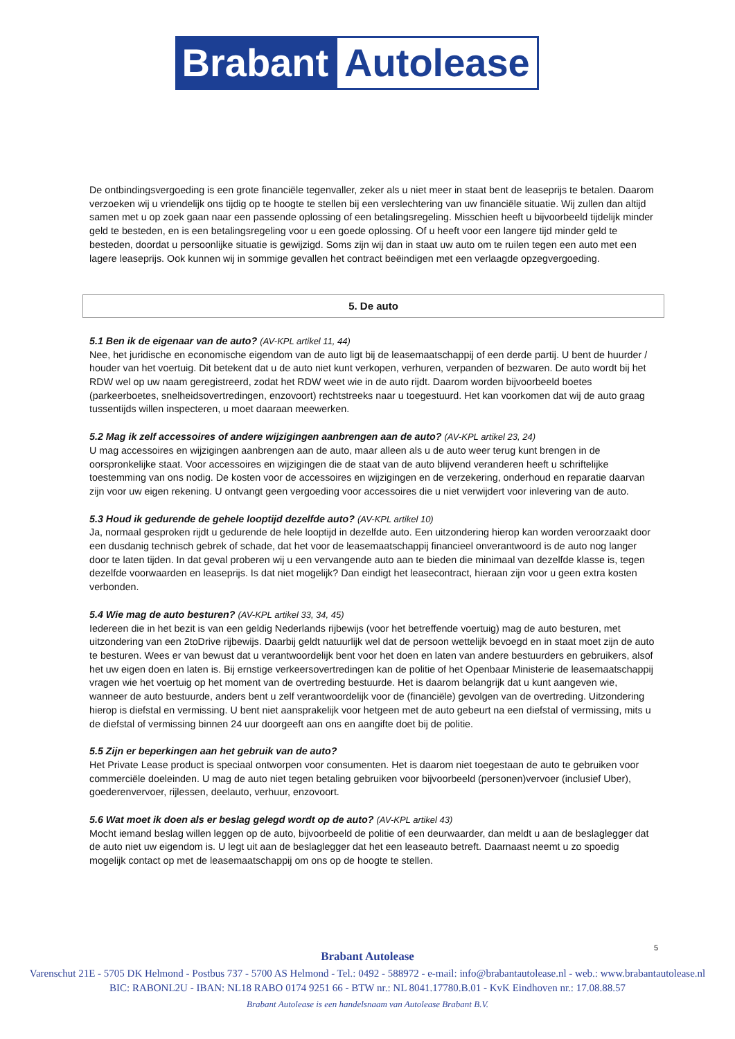Brabant Autolease
De ontbindingsvergoeding is een grote financiële tegenvaller, zeker als u niet meer in staat bent de leaseprijs te betalen. Daarom verzoeken wij u vriendelijk ons tijdig op te hoogte te stellen bij een verslechtering van uw financiële situatie. Wij zullen dan altijd samen met u op zoek gaan naar een passende oplossing of een betalingsregeling. Misschien heeft u bijvoorbeeld tijdelijk minder geld te besteden, en is een betalingsregeling voor u een goede oplossing. Of u heeft voor een langere tijd minder geld te besteden, doordat u persoonlijke situatie is gewijzigd. Soms zijn wij dan in staat uw auto om te ruilen tegen een auto met een lagere leaseprijs. Ook kunnen wij in sommige gevallen het contract beëindigen met een verlaagde opzegvergoeding.
5. De auto
5.1 Ben ik de eigenaar van de auto? (AV-KPL artikel 11, 44)
Nee, het juridische en economische eigendom van de auto ligt bij de leasemaatschappij of een derde partij. U bent de huurder / houder van het voertuig. Dit betekent dat u de auto niet kunt verkopen, verhuren, verpanden of bezwaren. De auto wordt bij het RDW wel op uw naam geregistreerd, zodat het RDW weet wie in de auto rijdt. Daarom worden bijvoorbeeld boetes (parkeerboetes, snelheidsovertredingen, enzovoort) rechtstreeks naar u toegestuurd. Het kan voorkomen dat wij de auto graag tussentijds willen inspecteren, u moet daaraan meewerken.
5.2 Mag ik zelf accessoires of andere wijzigingen aanbrengen aan de auto? (AV-KPL artikel 23, 24)
U mag accessoires en wijzigingen aanbrengen aan de auto, maar alleen als u de auto weer terug kunt brengen in de oorspronkelijke staat. Voor accessoires en wijzigingen die de staat van de auto blijvend veranderen heeft u schriftelijke toestemming van ons nodig. De kosten voor de accessoires en wijzigingen en de verzekering, onderhoud en reparatie daarvan zijn voor uw eigen rekening. U ontvangt geen vergoeding voor accessoires die u niet verwijdert voor inlevering van de auto.
5.3 Houd ik gedurende de gehele looptijd dezelfde auto? (AV-KPL artikel 10)
Ja, normaal gesproken rijdt u gedurende de hele looptijd in dezelfde auto. Een uitzondering hierop kan worden veroorzaakt door een dusdanig technisch gebrek of schade, dat het voor de leasemaatschappij financieel onverantwoord is de auto nog langer door te laten tijden. In dat geval proberen wij u een vervangende auto aan te bieden die minimaal van dezelfde klasse is, tegen dezelfde voorwaarden en leaseprijs. Is dat niet mogelijk? Dan eindigt het leasecontract, hieraan zijn voor u geen extra kosten verbonden.
5.4 Wie mag de auto besturen? (AV-KPL artikel 33, 34, 45)
Iedereen die in het bezit is van een geldig Nederlands rijbewijs (voor het betreffende voertuig) mag de auto besturen, met uitzondering van een 2toDrive rijbewijs. Daarbij geldt natuurlijk wel dat de persoon wettelijk bevoegd en in staat moet zijn de auto te besturen. Wees er van bewust dat u verantwoordelijk bent voor het doen en laten van andere bestuurders en gebruikers, alsof het uw eigen doen en laten is. Bij ernstige verkeersovertredingen kan de politie of het Openbaar Ministerie de leasemaatschappij vragen wie het voertuig op het moment van de overtreding bestuurde. Het is daarom belangrijk dat u kunt aangeven wie, wanneer de auto bestuurde, anders bent u zelf verantwoordelijk voor de (financiële) gevolgen van de overtreding. Uitzondering hierop is diefstal en vermissing. U bent niet aansprakelijk voor hetgeen met de auto gebeurt na een diefstal of vermissing, mits u de diefstal of vermissing binnen 24 uur doorgeeft aan ons en aangifte doet bij de politie.
5.5 Zijn er beperkingen aan het gebruik van de auto?
Het Private Lease product is speciaal ontworpen voor consumenten. Het is daarom niet toegestaan de auto te gebruiken voor commerciële doeleinden. U mag de auto niet tegen betaling gebruiken voor bijvoorbeeld (personen)vervoer (inclusief Uber), goederenvervoer, rijlessen, deelauto, verhuur, enzovoort.
5.6 Wat moet ik doen als er beslag gelegd wordt op de auto? (AV-KPL artikel 43)
Mocht iemand beslag willen leggen op de auto, bijvoorbeeld de politie of een deurwaarder, dan meldt u aan de beslaglegger dat de auto niet uw eigendom is. U legt uit aan de beslaglegger dat het een leaseauto betreft. Daarnaast neemt u zo spoedig mogelijk contact op met de leasemaatschappij om ons op de hoogte te stellen.
5
Brabant Autolease
Varenschut 21E - 5705 DK Helmond - Postbus 737 - 5700 AS Helmond - Tel.: 0492 - 588972 - e-mail: info@brabantautolease.nl - web.: www.brabantautolease.nl
BIC: RABONL2U - IBAN: NL18 RABO 0174 9251 66 - BTW nr.: NL 8041.17780.B.01 - KvK Eindhoven nr.: 17.08.88.57
Brabant Autolease is een handelsnaam van Autolease Brabant B.V.